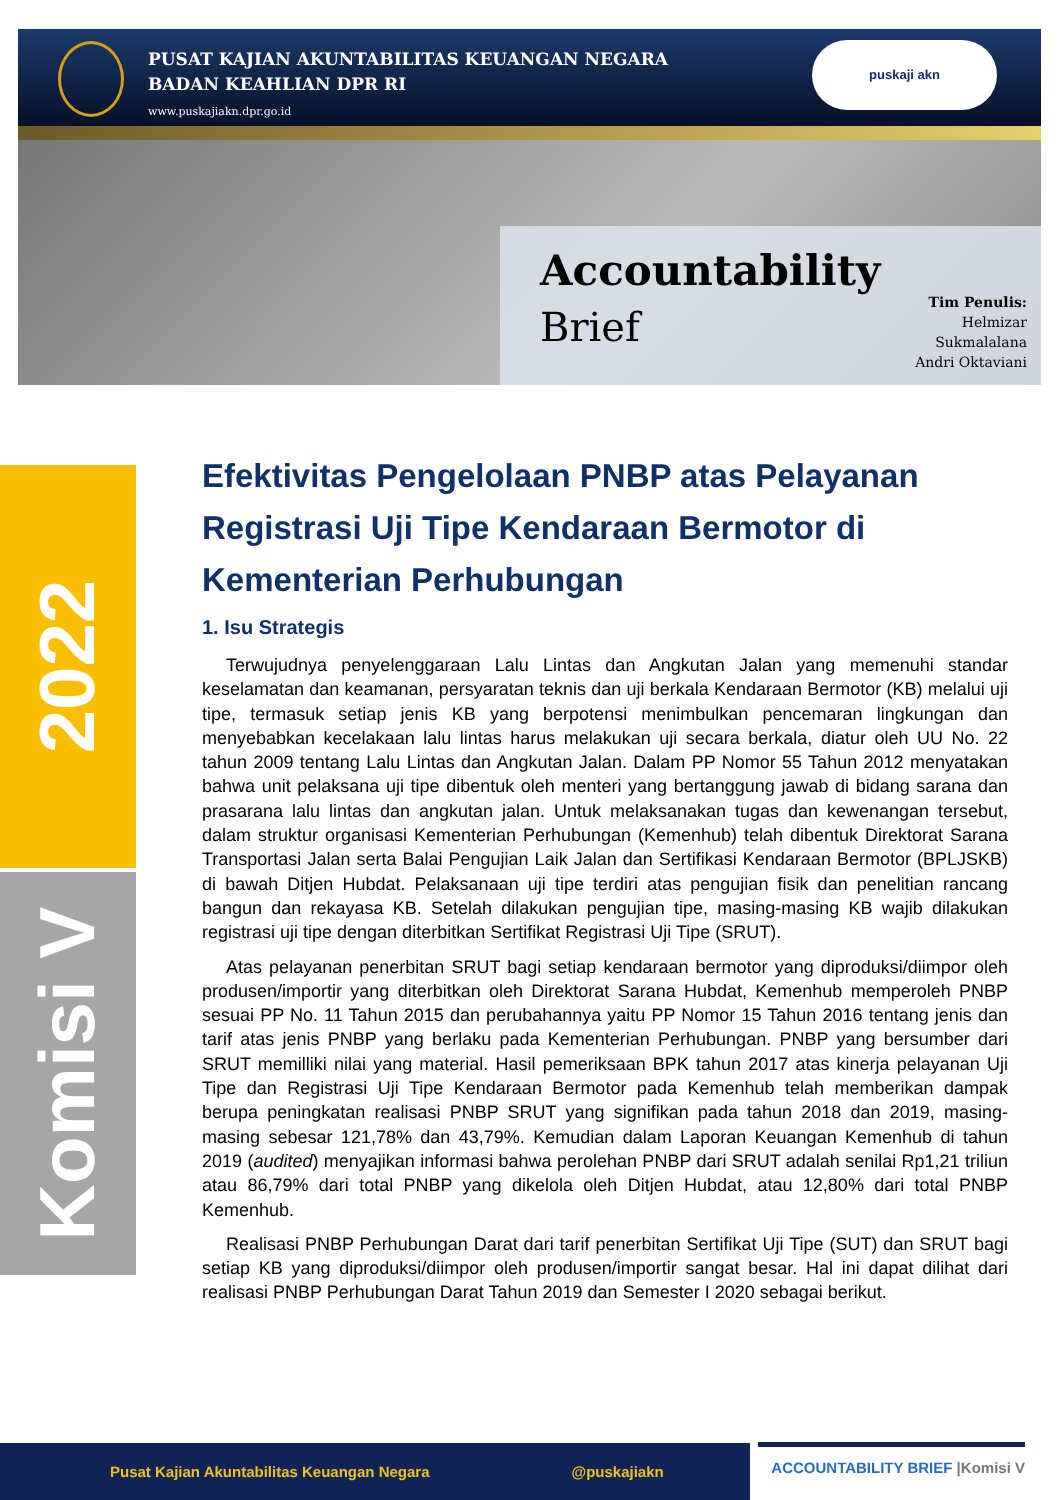PUSAT KAJIAN AKUNTABILITAS KEUANGAN NEGARA
BADAN KEAHLIAN DPR RI
www.puskajiakn.dpr.go.id
puskaji akn
Accountability
Brief
Tim Penulis:
Helmizar
Sukmalalana
Andri Oktaviani
2022
Komisi V
Efektivitas Pengelolaan PNBP atas Pelayanan Registrasi Uji Tipe Kendaraan Bermotor di Kementerian Perhubungan
1. Isu Strategis
Terwujudnya penyelenggaraan Lalu Lintas dan Angkutan Jalan yang memenuhi standar keselamatan dan keamanan, persyaratan teknis dan uji berkala Kendaraan Bermotor (KB) melalui uji tipe, termasuk setiap jenis KB yang berpotensi menimbulkan pencemaran lingkungan dan menyebabkan kecelakaan lalu lintas harus melakukan uji secara berkala, diatur oleh UU No. 22 tahun 2009 tentang Lalu Lintas dan Angkutan Jalan. Dalam PP Nomor 55 Tahun 2012 menyatakan bahwa unit pelaksana uji tipe dibentuk oleh menteri yang bertanggung jawab di bidang sarana dan prasarana lalu lintas dan angkutan jalan. Untuk melaksanakan tugas dan kewenangan tersebut, dalam struktur organisasi Kementerian Perhubungan (Kemenhub) telah dibentuk Direktorat Sarana Transportasi Jalan serta Balai Pengujian Laik Jalan dan Sertifikasi Kendaraan Bermotor (BPLJSKB) di bawah Ditjen Hubdat. Pelaksanaan uji tipe terdiri atas pengujian fisik dan penelitian rancang bangun dan rekayasa KB. Setelah dilakukan pengujian tipe, masing-masing KB wajib dilakukan registrasi uji tipe dengan diterbitkan Sertifikat Registrasi Uji Tipe (SRUT).
Atas pelayanan penerbitan SRUT bagi setiap kendaraan bermotor yang diproduksi/diimpor oleh produsen/importir yang diterbitkan oleh Direktorat Sarana Hubdat, Kemenhub memperoleh PNBP sesuai PP No. 11 Tahun 2015 dan perubahannya yaitu PP Nomor 15 Tahun 2016 tentang jenis dan tarif atas jenis PNBP yang berlaku pada Kementerian Perhubungan. PNBP yang bersumber dari SRUT memilliki nilai yang material. Hasil pemeriksaan BPK tahun 2017 atas kinerja pelayanan Uji Tipe dan Registrasi Uji Tipe Kendaraan Bermotor pada Kemenhub telah memberikan dampak berupa peningkatan realisasi PNBP SRUT yang signifikan pada tahun 2018 dan 2019, masing-masing sebesar 121,78% dan 43,79%. Kemudian dalam Laporan Keuangan Kemenhub di tahun 2019 (audited) menyajikan informasi bahwa perolehan PNBP dari SRUT adalah senilai Rp1,21 triliun atau 86,79% dari total PNBP yang dikelola oleh Ditjen Hubdat, atau 12,80% dari total PNBP Kemenhub.
Realisasi PNBP Perhubungan Darat dari tarif penerbitan Sertifikat Uji Tipe (SUT) dan SRUT bagi setiap KB yang diproduksi/diimpor oleh produsen/importir sangat besar. Hal ini dapat dilihat dari realisasi PNBP Perhubungan Darat Tahun 2019 dan Semester I 2020 sebagai berikut.
Pusat Kajian Akuntabilitas Keuangan Negara @puskajiakn
ACCOUNTABILITY BRIEF |Komisi V